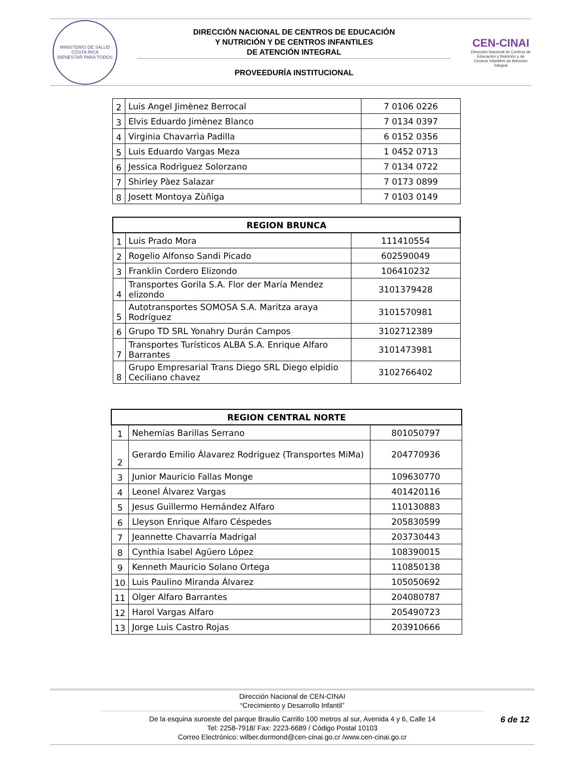MINISTERIO DE SALUD
COSTA RICA
BIENESTAR PARA TODOS
DIRECCIÓN NACIONAL DE CENTROS DE EDUCACIÓN
Y NUTRICIÓN Y DE CENTROS INFANTILES
DE ATENCIÓN INTEGRAL
PROVEEDURÍA INSTITUCIONAL
CEN-CINAI
Dirección Nacional de Centros de Educación y Nutrición y de Centros Infantiles de Atención Integral
| 2 | Luis Angel Jimènez Berrocal | 7 0106 0226 |
| 3 | Elvis Eduardo Jimènez Blanco | 7 0134 0397 |
| 4 | Virginia Chavarrìa Padilla | 6 0152 0356 |
| 5 | Luis Eduardo Vargas Meza | 1 0452 0713 |
| 6 | Jessica Rodrìguez Solorzano | 7 0134 0722 |
| 7 | Shirley Pàez Salazar | 7 0173 0899 |
| 8 | Josett Montoya Zùñiga | 7 0103 0149 |
| REGION BRUNCA | | |
| --- | --- | --- |
| 1 | Luis Prado Mora | 111410554 |
| 2 | Rogelio Alfonso Sandi Picado | 602590049 |
| 3 | Franklin Cordero Elizondo | 106410232 |
| 4 | Transportes Gorila S.A. Flor der María Mendez elizondo | 3101379428 |
| 5 | Autotransportes SOMOSA S.A. Maritza araya Rodríguez | 3101570981 |
| 6 | Grupo TD SRL Yonahry Durán Campos | 3102712389 |
| 7 | Transportes Turísticos ALBA S.A. Enrique Alfaro Barrantes | 3101473981 |
| 8 | Grupo Empresarial Trans Diego SRL Diego elpidio Ceciliano chavez | 3102766402 |
| REGION CENTRAL NORTE | | |
| --- | --- | --- |
| 1 | Nehemías Barillas Serrano | 801050797 |
| 2 | Gerardo Emilio Álavarez Rodriguez (Transportes MiMa) | 204770936 |
| 3 | Junior Mauricio Fallas Monge | 109630770 |
| 4 | Leonel Álvarez Vargas | 401420116 |
| 5 | Jesus Guillermo Hernández Alfaro | 110130883 |
| 6 | Lleyson Enrique Alfaro Céspedes | 205830599 |
| 7 | Jeannette Chavarría Madrigal | 203730443 |
| 8 | Cynthia Isabel Agüero López | 108390015 |
| 9 | Kenneth Mauricio Solano Ortega | 110850138 |
| 10 | Luis Paulino Miranda Álvarez | 105050692 |
| 11 | Olger Alfaro Barrantes | 204080787 |
| 12 | Harol Vargas Alfaro | 205490723 |
| 13 | Jorge Luis Castro Rojas | 203910666 |
Dirección Nacional de CEN-CINAI
“Crecimiento y Desarrollo Infantil”
De la esquina suroeste del parque Braulio Carrillo 100 metros al sur, Avenida 4 y 6, Calle 14
Tel: 2258-7918/ Fax: 2223-6689 / Código Postal 10103
Correo Electrónico: wilber.dormond@cen-cinai.go.cr /www.cen-cinai.go.cr
6 de 12